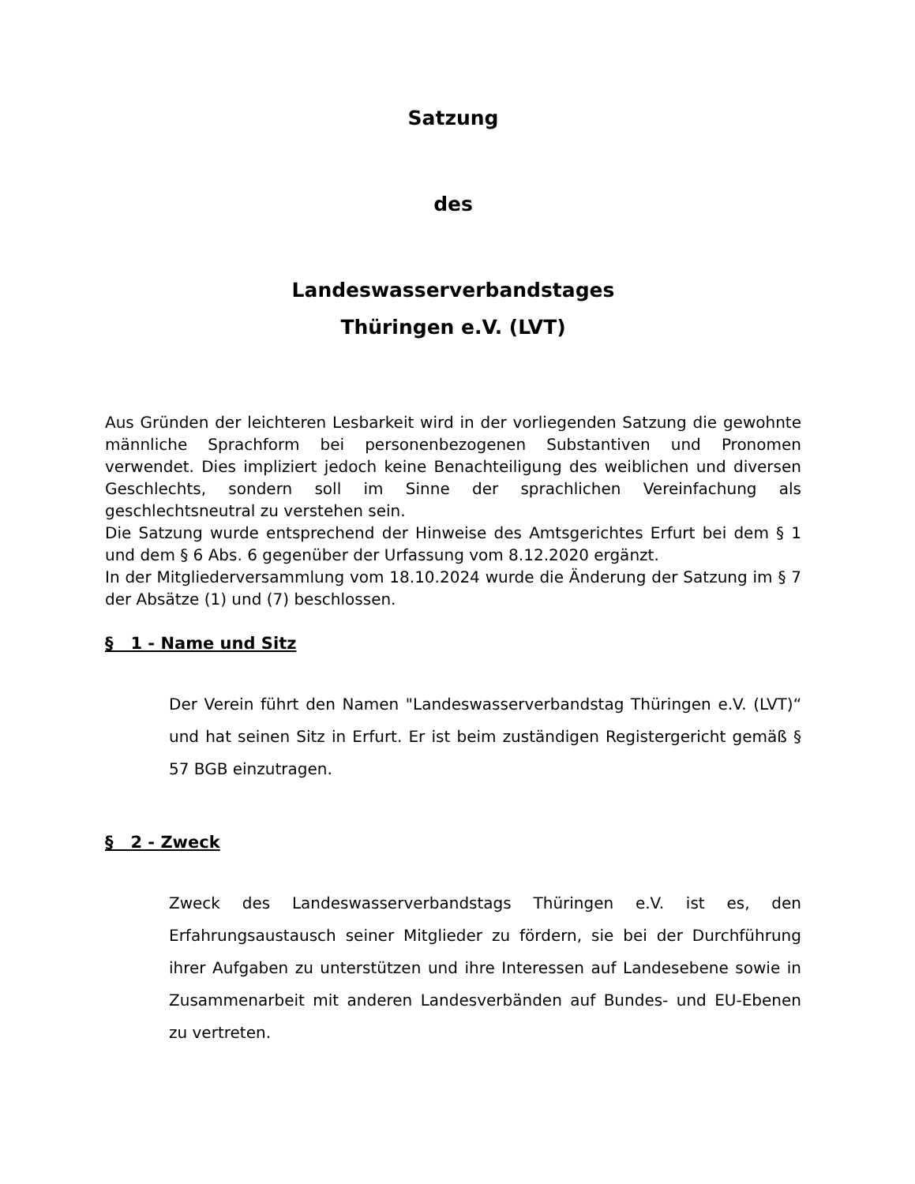Satzung
des
Landeswasserverbandstages
Thüringen e.V. (LVT)
Aus Gründen der leichteren Lesbarkeit wird in der vorliegenden Satzung die gewohnte männliche Sprachform bei personenbezogenen Substantiven und Pronomen verwendet. Dies impliziert jedoch keine Benachteiligung des weiblichen und diversen Geschlechts, sondern soll im Sinne der sprachlichen Vereinfachung als geschlechtsneutral zu verstehen sein.
Die Satzung wurde entsprechend der Hinweise des Amtsgerichtes Erfurt bei dem § 1 und dem § 6 Abs. 6 gegenüber der Urfassung vom 8.12.2020 ergänzt.
In der Mitgliederversammlung vom 18.10.2024 wurde die Änderung der Satzung im § 7 der Absätze (1) und (7) beschlossen.
§ 1 - Name und Sitz
Der Verein führt den Namen "Landeswasserverbandstag Thüringen e.V. (LVT)“ und hat seinen Sitz in Erfurt. Er ist beim zuständigen Registergericht gemäß § 57 BGB einzutragen.
§ 2 - Zweck
Zweck des Landeswasserverbandstags Thüringen e.V. ist es, den Erfahrungsaustausch seiner Mitglieder zu fördern, sie bei der Durchführung ihrer Aufgaben zu unterstützen und ihre Interessen auf Landesebene sowie in Zusammenarbeit mit anderen Landesverbänden auf Bundes- und EU-Ebenen zu vertreten.